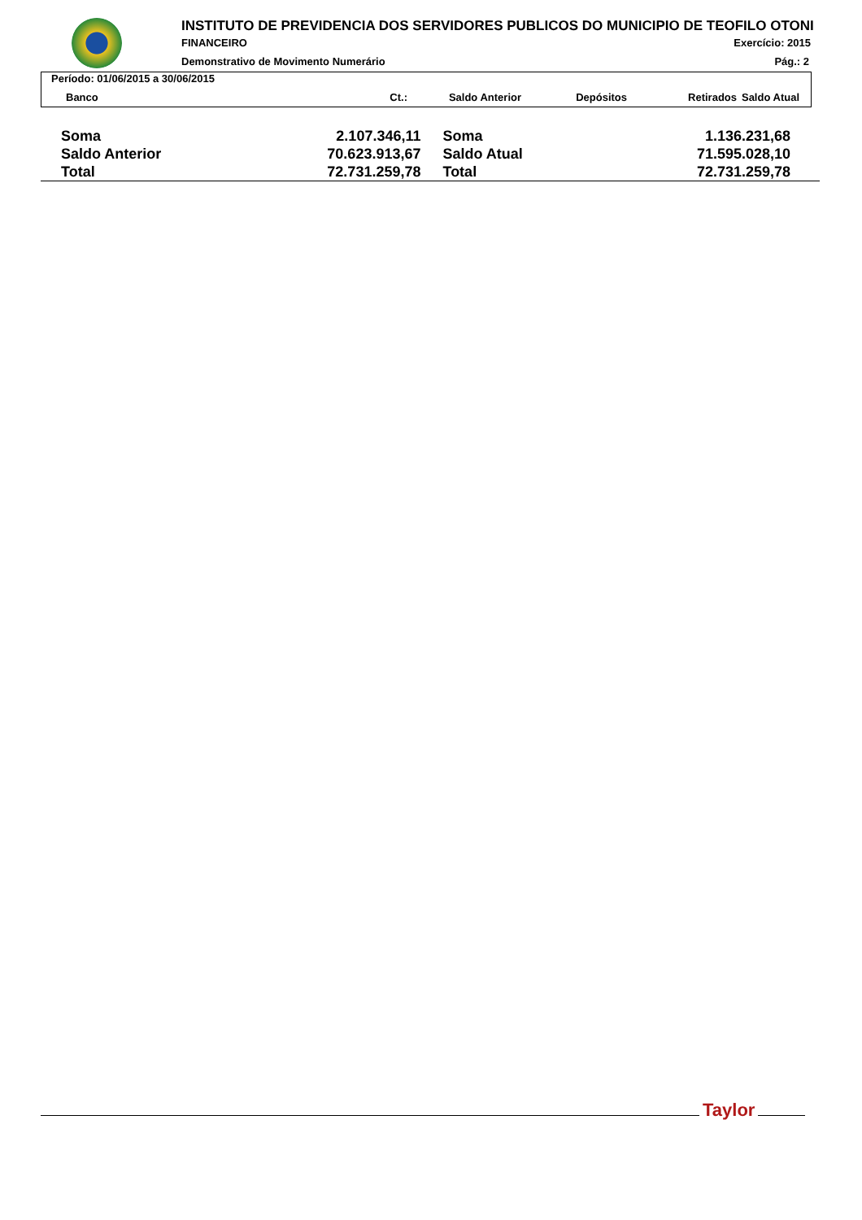INSTITUTO DE PREVIDENCIA DOS SERVIDORES PUBLICOS DO MUNICIPIO DE TEOFILO OTONI
FINANCEIRO Exercício: 2015
Demonstrativo de Movimento Numerário
Pág.: 2
Período: 01/06/2015 a 30/06/2015
| Banco | Ct.: | Saldo Anterior | Depósitos | Retirados | Saldo Atual |
| --- | --- | --- | --- | --- | --- |
| Soma | 2.107.346,11 | Soma | 1.136.231,68 |
| Saldo Anterior | 70.623.913,67 | Saldo Atual | 71.595.028,10 |
| Total | 72.731.259,78 | Total | 72.731.259,78 |
Taylor